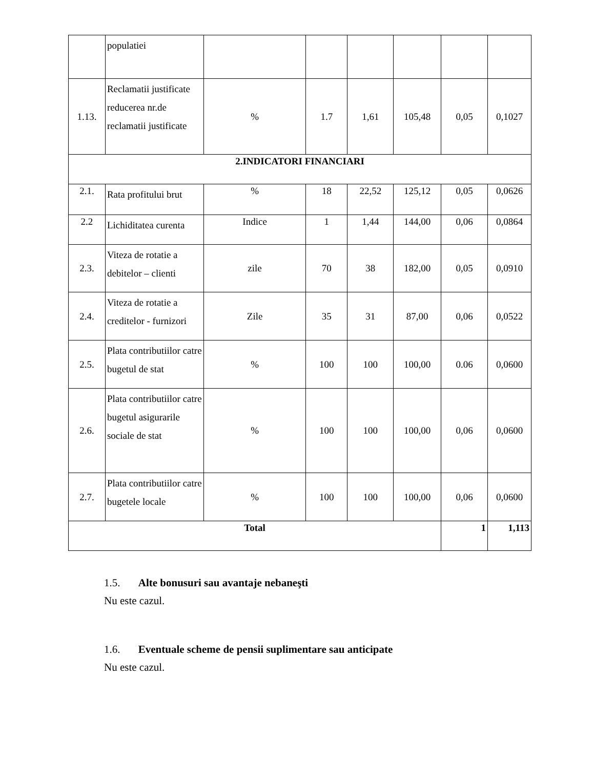| | populatiei | | | | | | |
| 1.13. | Reclamatii justificate reducerea nr.de reclamatii justificate | % | 1.7 | 1,61 | 105,48 | 0,05 | 0,1027 |
| 2.INDICATORI FINANCIARI | | | | | | | |
| 2.1. | Rata profitului brut | % | 18 | 22,52 | 125,12 | 0,05 | 0,0626 |
| 2.2 | Lichiditatea curenta | Indice | 1 | 1,44 | 144,00 | 0,06 | 0,0864 |
| 2.3. | Viteza de rotatie a debitelor – clienti | zile | 70 | 38 | 182,00 | 0,05 | 0,0910 |
| 2.4. | Viteza de rotatie a creditelor - furnizori | Zile | 35 | 31 | 87,00 | 0,06 | 0,0522 |
| 2.5. | Plata contributiilor catre bugetul de stat | % | 100 | 100 | 100,00 | 0.06 | 0,0600 |
| 2.6. | Plata contributiilor catre bugetul asigurarile sociale de stat | % | 100 | 100 | 100,00 | 0,06 | 0,0600 |
| 2.7. | Plata contributiilor catre bugetele locale | % | 100 | 100 | 100,00 | 0,06 | 0,0600 |
| Total | | | | | | 1 | 1,113 |
1.5. Alte bonusuri sau avantaje nebaneşti
Nu este cazul.
1.6. Eventuale scheme de pensii suplimentare sau anticipate
Nu este cazul.